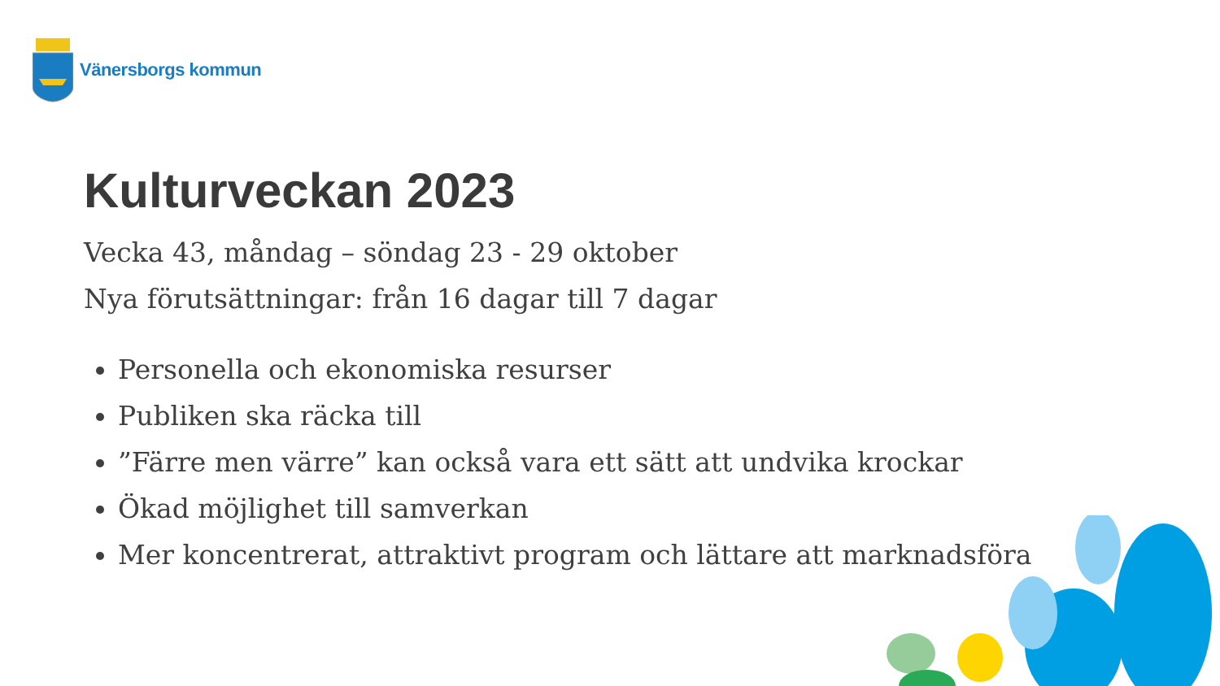Vänersborgs kommun
Kulturveckan 2023
Vecka 43, måndag – söndag 23 - 29 oktober
Nya förutsättningar: från 16 dagar till 7 dagar
Personella och ekonomiska resurser
Publiken ska räcka till
”Färre men värre” kan också vara ett sätt att undvika krockar
Ökad möjlighet till samverkan
Mer koncentrerat, attraktivt program och lättare att marknadsföra